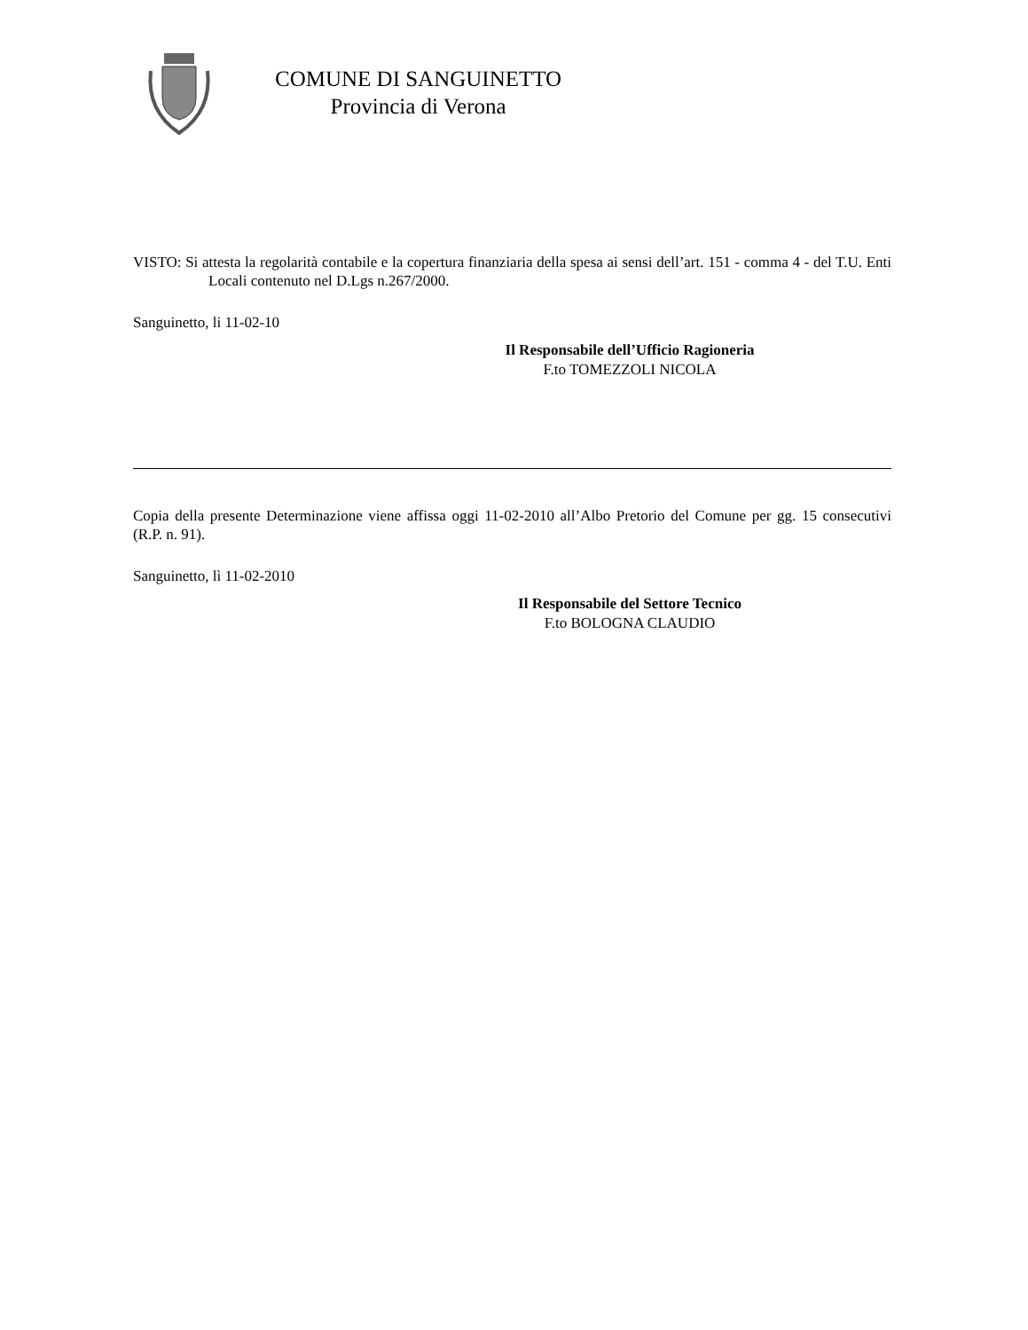COMUNE DI SANGUINETTO
Provincia di Verona
VISTO: Si attesta la regolarità contabile e la copertura finanziaria della spesa ai sensi dell’art. 151 - comma 4 - del T.U. Enti Locali contenuto nel D.Lgs n.267/2000.
Sanguinetto, li 11-02-10
Il Responsabile dell’Ufficio Ragioneria
F.to TOMEZZOLI NICOLA
Copia della presente Determinazione viene affissa oggi 11-02-2010 all’Albo Pretorio del Comune per gg. 15 consecutivi (R.P. n. 91).
Sanguinetto, lì 11-02-2010
Il Responsabile del Settore Tecnico
F.to BOLOGNA CLAUDIO